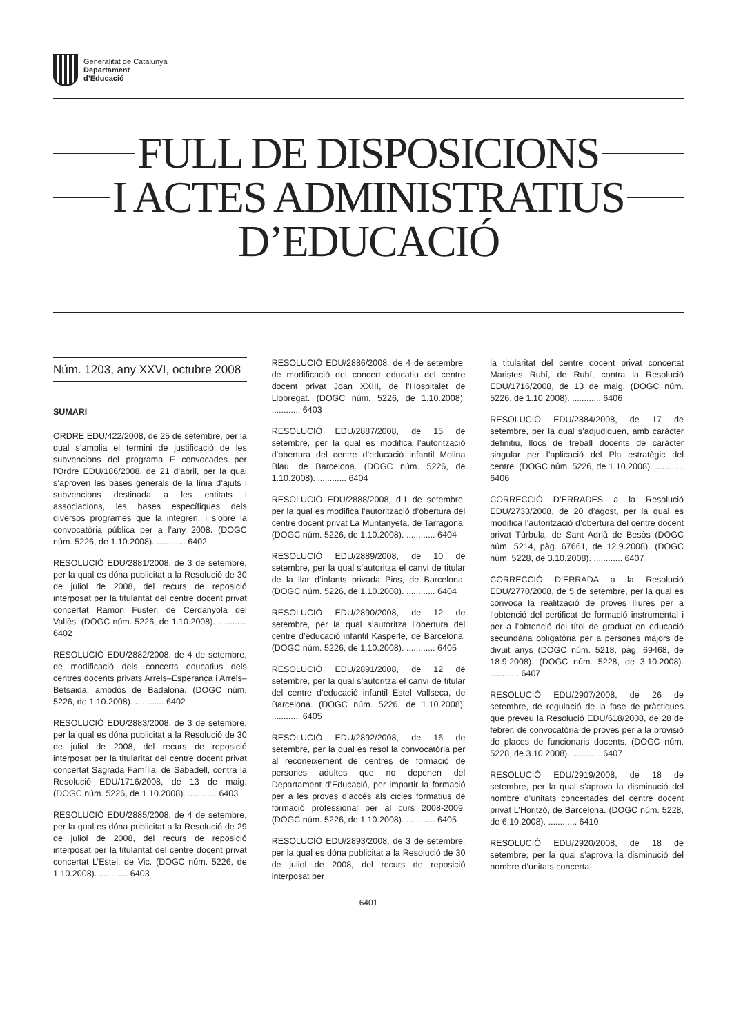Generalitat de Catalunya
Departament
d’Educació
FULL DE DISPOSICIONS
I ACTES ADMINISTRATIUS
D’EDUCACIÓ
Núm. 1203, any XXVI, octubre 2008
SUMARI
ORDRE EDU/422/2008, de 25 de setembre, per la qual s’amplia el termini de justificació de les subvencions del programa F convocades per l’Ordre EDU/186/2008, de 21 d’abril, per la qual s’aproven les bases generals de la línia d’ajuts i subvencions destinada a les entitats i associacions, les bases específiques dels diversos programes que la integren, i s’obre la convocatòria pública per a l’any 2008. (DOGC núm. 5226, de 1.10.2008). ............ 6402
RESOLUCIÓ EDU/2881/2008, de 3 de setembre, per la qual es dóna publicitat a la Resolució de 30 de juliol de 2008, del recurs de reposició interposat per la titularitat del centre docent privat concertat Ramon Fuster, de Cerdanyola del Vallès. (DOGC núm. 5226, de 1.10.2008). ............ 6402
RESOLUCIÓ EDU/2882/2008, de 4 de setembre, de modificació dels concerts educatius dels centres docents privats Arrels–Esperança i Arrels–Betsaida, ambdós de Badalona. (DOGC núm. 5226, de 1.10.2008). ............ 6402
RESOLUCIÓ EDU/2883/2008, de 3 de setembre, per la qual es dóna publicitat a la Resolució de 30 de juliol de 2008, del recurs de reposició interposat per la titularitat del centre docent privat concertat Sagrada Família, de Sabadell, contra la Resolució EDU/1716/2008, de 13 de maig. (DOGC núm. 5226, de 1.10.2008). ............ 6403
RESOLUCIÓ EDU/2885/2008, de 4 de setembre, per la qual es dóna publicitat a la Resolució de 29 de juliol de 2008, del recurs de reposició interposat per la titularitat del centre docent privat concertat L’Estel, de Vic. (DOGC núm. 5226, de 1.10.2008). ............ 6403
RESOLUCIÓ EDU/2886/2008, de 4 de setembre, de modificació del concert educatiu del centre docent privat Joan XXIII, de l’Hospitalet de Llobregat. (DOGC núm. 5226, de 1.10.2008). ............ 6403
RESOLUCIÓ EDU/2887/2008, de 15 de setembre, per la qual es modifica l’autorització d’obertura del centre d’educació infantil Molina Blau, de Barcelona. (DOGC núm. 5226, de 1.10.2008). ............ 6404
RESOLUCIÓ EDU/2888/2008, d’1 de setembre, per la qual es modifica l’autorització d’obertura del centre docent privat La Muntanyeta, de Tarragona. (DOGC núm. 5226, de 1.10.2008). ............ 6404
RESOLUCIÓ EDU/2889/2008, de 10 de setembre, per la qual s’autoritza el canvi de titular de la llar d’infants privada Pins, de Barcelona. (DOGC núm. 5226, de 1.10.2008). ............ 6404
RESOLUCIÓ EDU/2890/2008, de 12 de setembre, per la qual s’autoritza l’obertura del centre d’educació infantil Kasperle, de Barcelona. (DOGC núm. 5226, de 1.10.2008). ............ 6405
RESOLUCIÓ EDU/2891/2008, de 12 de setembre, per la qual s’autoritza el canvi de titular del centre d’educació infantil Estel Vallseca, de Barcelona. (DOGC núm. 5226, de 1.10.2008). ............ 6405
RESOLUCIÓ EDU/2892/2008, de 16 de setembre, per la qual es resol la convocatòria per al reconeixement de centres de formació de persones adultes que no depenen del Departament d’Educació, per impartir la formació per a les proves d’accés als cicles formatius de formació professional per al curs 2008-2009. (DOGC núm. 5226, de 1.10.2008). ............ 6405
RESOLUCIÓ EDU/2893/2008, de 3 de setembre, per la qual es dóna publicitat a la Resolució de 30 de juliol de 2008, del recurs de reposició interposat per
la titularitat del centre docent privat concertat Maristes Rubí, de Rubí, contra la Resolució EDU/1716/2008, de 13 de maig. (DOGC núm. 5226, de 1.10.2008). ............ 6406
RESOLUCIÓ EDU/2884/2008, de 17 de setembre, per la qual s’adjudiquen, amb caràcter definitiu, llocs de treball docents de caràcter singular per l’aplicació del Pla estratègic del centre. (DOGC núm. 5226, de 1.10.2008). ............ 6406
CORRECCIÓ D’ERRADES a la Resolució EDU/2733/2008, de 20 d’agost, per la qual es modifica l’autorització d’obertura del centre docent privat Túrbula, de Sant Adrià de Besòs (DOGC núm. 5214, pàg. 67661, de 12.9.2008). (DOGC núm. 5228, de 3.10.2008). ............ 6407
CORRECCIÓ D’ERRADA a la Resolució EDU/2770/2008, de 5 de setembre, per la qual es convoca la realització de proves lliures per a l’obtenció del certificat de formació instrumental i per a l’obtenció del títol de graduat en educació secundària obligatòria per a persones majors de divuit anys (DOGC núm. 5218, pàg. 69468, de 18.9.2008). (DOGC núm. 5228, de 3.10.2008). ............ 6407
RESOLUCIÓ EDU/2907/2008, de 26 de setembre, de regulació de la fase de pràctiques que preveu la Resolució EDU/618/2008, de 28 de febrer, de convocatòria de proves per a la provisió de places de funcionaris docents. (DOGC núm. 5228, de 3.10.2008). ............ 6407
RESOLUCIÓ EDU/2919/2008, de 18 de setembre, per la qual s’aprova la disminució del nombre d’unitats concertades del centre docent privat L’Horitzó, de Barcelona. (DOGC núm. 5228, de 6.10.2008). ............ 6410
RESOLUCIÓ EDU/2920/2008, de 18 de setembre, per la qual s’aprova la disminució del nombre d’unitats concerta-
6401